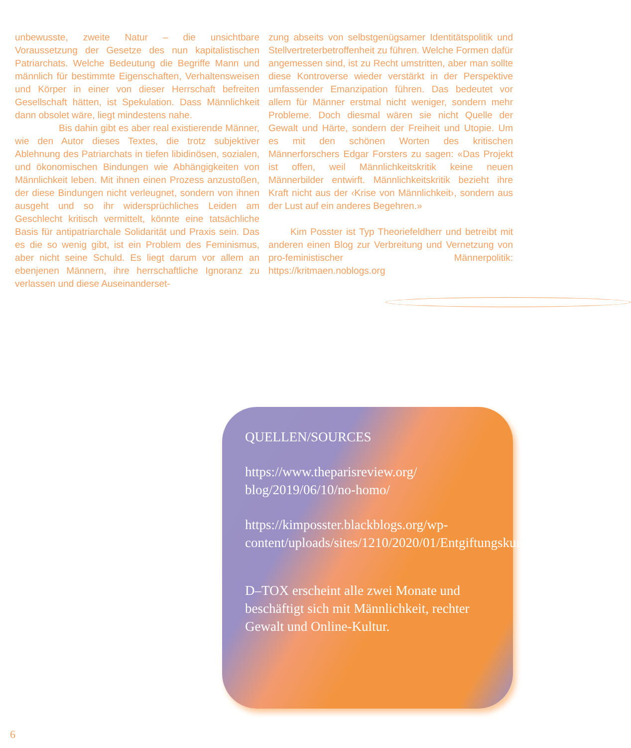unbewusste, zweite Natur – die unsichtbare Voraussetzung der Gesetze des nun kapitalistischen Patriarchats. Welche Bedeutung die Begriffe Mann und männlich für bestimmte Eigenschaften, Verhaltensweisen und Körper in einer von dieser Herrschaft befreiten Gesellschaft hätten, ist Spekulation. Dass Männlichkeit dann obsolet wäre, liegt mindestens nahe.
Bis dahin gibt es aber real existierende Männer, wie den Autor dieses Textes, die trotz subjektiver Ablehnung des Patriarchats in tiefen libidinösen, sozialen, und ökonomischen Bindungen wie Abhängigkeiten von Männlichkeit leben. Mit ihnen einen Prozess anzustoßen, der diese Bindungen nicht verleugnet, sondern von ihnen ausgeht und so ihr widersprüchliches Leiden am Geschlecht kritisch vermittelt, könnte eine tatsächliche Basis für antipatriarchale Solidarität und Praxis sein. Das es die so wenig gibt, ist ein Problem des Feminismus, aber nicht seine Schuld. Es liegt darum vor allem an ebenjenen Männern, ihre herrschaftliche Ignoranz zu verlassen und diese Auseinanderset-
zung abseits von selbstgenügsamer Identitätspolitik und Stellvertreterbetroffenheit zu führen. Welche Formen dafür angemessen sind, ist zu Recht umstritten, aber man sollte diese Kontroverse wieder verstärkt in der Perspektive umfassender Emanzipation führen. Das bedeutet vor allem für Männer erstmal nicht weniger, sondern mehr Probleme. Doch diesmal wären sie nicht Quelle der Gewalt und Härte, sondern der Freiheit und Utopie. Um es mit den schönen Worten des kritischen Männerforschers Edgar Forsters zu sagen: «Das Projekt ist offen, weil Männlichkeitskritik keine neuen Männerbilder entwirft. Männlichkeitskritik bezieht ihre Kraft nicht aus der ‹Krise von Männlichkeit›, sondern aus der Lust auf ein anderes Begehren.»
Kim Posster ist Typ Theoriefeldherr und betreibt mit anderen einen Blog zur Verbreitung und Vernetzung von pro-feministischer Männerpolitik: https://kritmaen.noblogs.org
QUELLEN/SOURCES
https://www.theparisreview.org/
blog/2019/06/10/no-homo/
https://kimposster.blackblogs.org/wp-content/uploads/sites/1210/2020/01/Entgiftungskur_1118_Scan.pdf
D–TOX erscheint alle zwei Monate und beschäftigt sich mit Männlichkeit, rechter Gewalt und Online-Kultur.
6